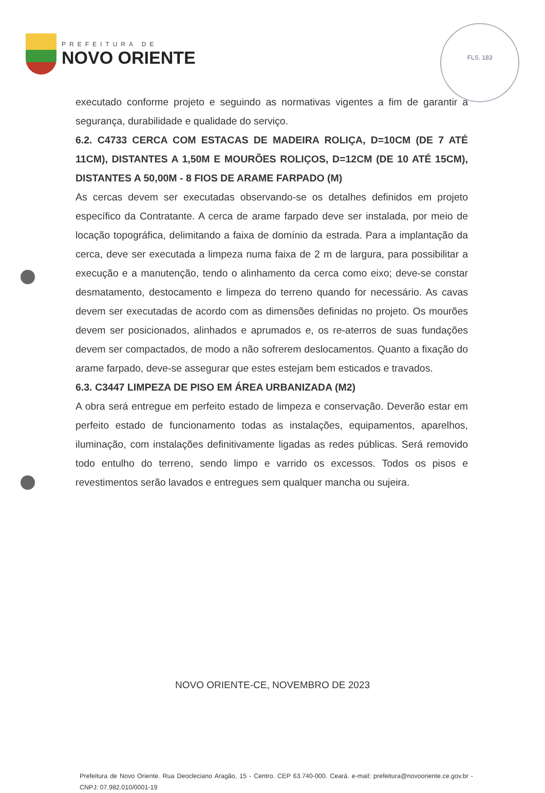PREFEITURA DE
NOVO ORIENTE
FLS. 183
executado conforme projeto e seguindo as normativas vigentes a fim de garantir a segurança, durabilidade e qualidade do serviço.
6.2. C4733 CERCA COM ESTACAS DE MADEIRA ROLIÇA, D=10CM (DE 7 ATÉ 11CM), DISTANTES A 1,50M E MOURÕES ROLIÇOS, D=12CM (DE 10 ATÉ 15CM), DISTANTES A 50,00M - 8 FIOS DE ARAME FARPADO (M)
As cercas devem ser executadas observando-se os detalhes definidos em projeto específico da Contratante. A cerca de arame farpado deve ser instalada, por meio de locação topográfica, delimitando a faixa de domínio da estrada. Para a implantação da cerca, deve ser executada a limpeza numa faixa de 2 m de largura, para possibilitar a execução e a manutenção, tendo o alinhamento da cerca como eixo; deve-se constar desmatamento, destocamento e limpeza do terreno quando for necessário. As cavas devem ser executadas de acordo com as dimensões definidas no projeto. Os mourões devem ser posicionados, alinhados e aprumados e, os re-aterros de suas fundações devem ser compactados, de modo a não sofrerem deslocamentos. Quanto a fixação do arame farpado, deve-se assegurar que estes estejam bem esticados e travados.
6.3. C3447 LIMPEZA DE PISO EM ÁREA URBANIZADA (M2)
A obra será entregue em perfeito estado de limpeza e conservação. Deverão estar em perfeito estado de funcionamento todas as instalações, equipamentos, aparelhos, iluminação, com instalações definitivamente ligadas as redes públicas. Será removido todo entulho do terreno, sendo limpo e varrido os excessos. Todos os pisos e revestimentos serão lavados e entregues sem qualquer mancha ou sujeira.
NOVO ORIENTE-CE, NOVEMBRO DE 2023
Prefeitura de Novo Oriente. Rua Deocleciano Aragão, 15 - Centro. CEP 63.740-000. Ceará. e-mail: prefeitura@novooriente.ce.gov.br - CNPJ: 07.982.010/0001-19